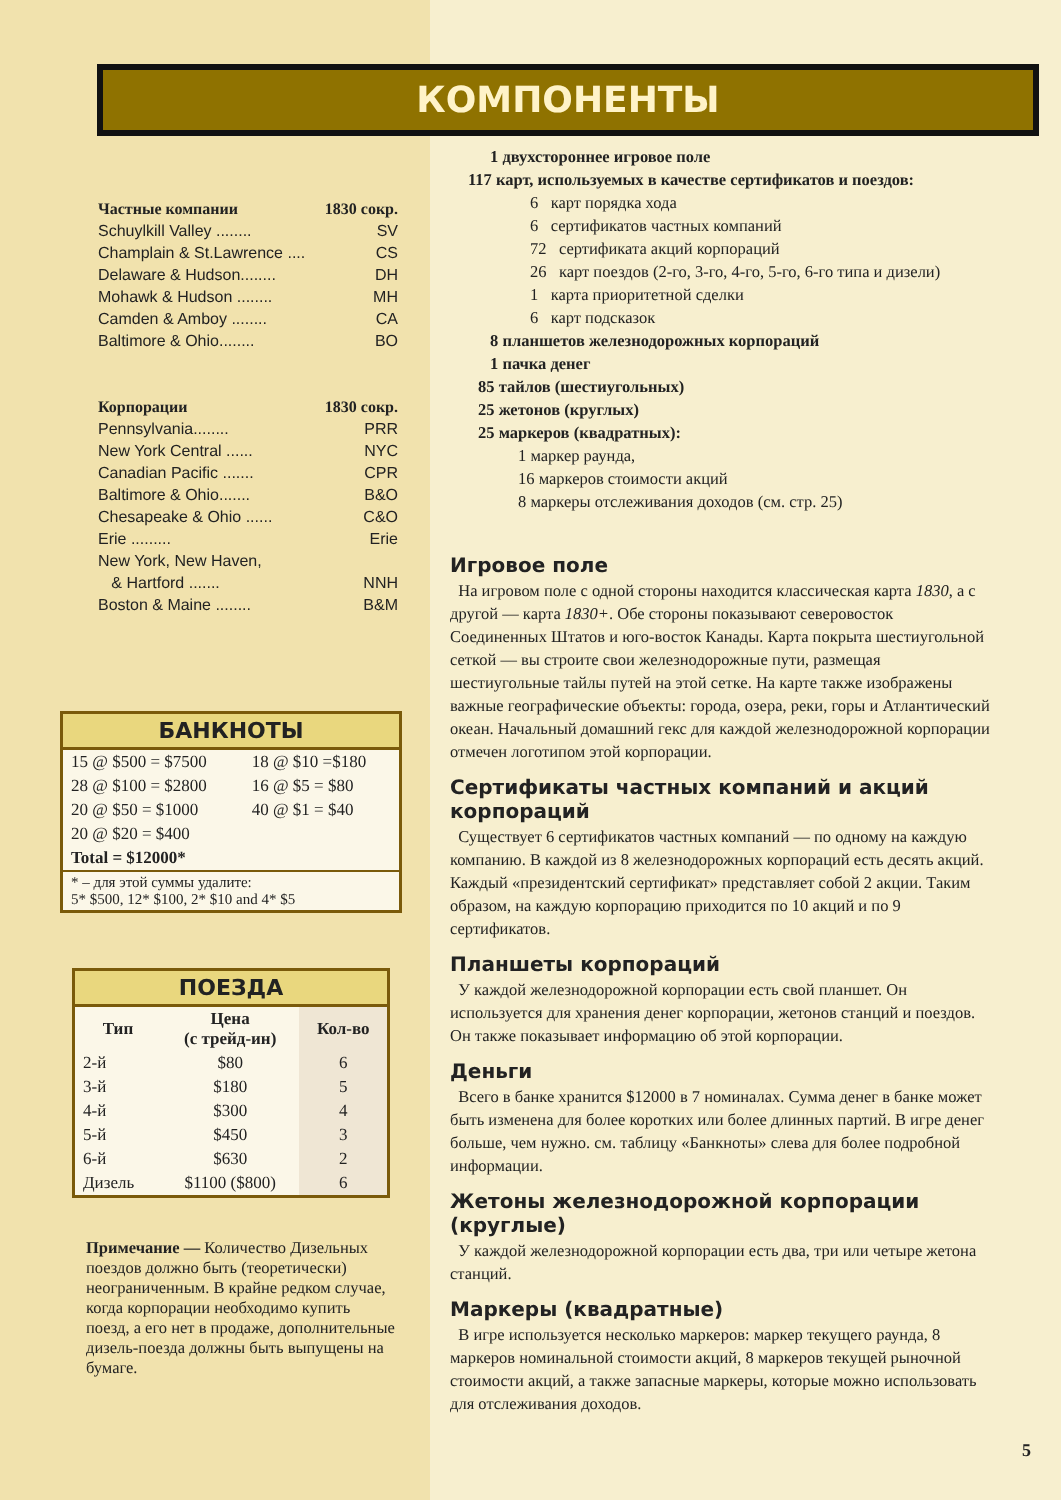КОМПОНЕНТЫ
Частные компании 1830 сокр.
Schuylkill Valley ........ SV
Champlain & St.Lawrence .... CS
Delaware & Hudson........ DH
Mohawk & Hudson ........ MH
Camden & Amboy ........ CA
Baltimore & Ohio........ BO
Корпорации 1830 сокр.
Pennsylvania........ PRR
New York Central ...... NYC
Canadian Pacific ....... CPR
Baltimore & Ohio....... B&O
Chesapeake & Ohio ...... C&O
Erie ......... Erie
New York, New Haven,
& Hartford ....... NNH
Boston & Maine ........ B&M
БАНКНОТЫ
| 15 @ $500 = $7500 | 18 @ $10 =$180 |
| 28 @ $100 = $2800 | 16 @ $5 = $80 |
| 20 @ $50 = $1000 | 40 @ $1 = $40 |
| 20 @ $20 = $400 | |
| Total = $12000* | |
| * – для этой суммы удалите: 5* $500, 12* $100, 2* $10 and 4* $5 | |
ПОЕЗДА
| Тип | Цена (с трейд-ин) | Кол-во |
| --- | --- | --- |
| 2-й | $80 | 6 |
| 3-й | $180 | 5 |
| 4-й | $300 | 4 |
| 5-й | $450 | 3 |
| 6-й | $630 | 2 |
| Дизель | $1100 ($800) | 6 |
Примечание — Количество Дизельных поездов должно быть (теоретически) неограниченным. В крайне редком случае, когда корпорации необходимо купить поезд, а его нет в продаже, дополнительные дизель-поезда должны быть выпущены на бумаге.
1 двухстороннее игровое поле
117 карт, используемых в качестве сертификатов и поездов:
6 карт порядка хода
6 сертификатов частных компаний
72 сертификата акций корпораций
26 карт поездов (2-го, 3-го, 4-го, 5-го, 6-го типа и дизели)
1 карта приоритетной сделки
6 карт подсказок
8 планшетов железнодорожных корпораций
1 пачка денег
85 тайлов (шестиугольных)
25 жетонов (круглых)
25 маркеров (квадратных):
1 маркер раунда,
16 маркеров стоимости акций
8 маркеры отслеживания доходов (см. стр. 25)
Игровое поле
На игровом поле с одной стороны находится классическая карта 1830, а с другой — карта 1830+. Обе стороны показывают северовосток Соединенных Штатов и юго-восток Канады. Карта покрыта шестиугольной сеткой — вы строите свои железнодорожные пути, размещая шестиугольные тайлы путей на этой сетке. На карте также изображены важные географические объекты: города, озера, реки, горы и Атлантический океан. Начальный домашний гекс для каждой железнодорожной корпорации отмечен логотипом этой корпорации.
Сертификаты частных компаний и акций корпораций
Существует 6 сертификатов частных компаний — по одному на каждую компанию. В каждой из 8 железнодорожных корпораций есть десять акций. Каждый «президентский сертификат» представляет собой 2 акции. Таким образом, на каждую корпорацию приходится по 10 акций и по 9 сертификатов.
Планшеты корпораций
У каждой железнодорожной корпорации есть свой планшет. Он используется для хранения денег корпорации, жетонов станций и поездов. Он также показывает информацию об этой корпорации.
Деньги
Всего в банке хранится $12000 в 7 номиналах. Сумма денег в банке может быть изменена для более коротких или более длинных партий. В игре денег больше, чем нужно. см. таблицу «Банкноты» слева для более подробной информации.
Жетоны железнодорожной корпорации (круглые)
У каждой железнодорожной корпорации есть два, три или четыре жетона станций.
Маркеры (квадратные)
В игре используется несколько маркеров: маркер текущего раунда, 8 маркеров номинальной стоимости акций, 8 маркеров текущей рыночной стоимости акций, а также запасные маркеры, которые можно использовать для отслеживания доходов.
5